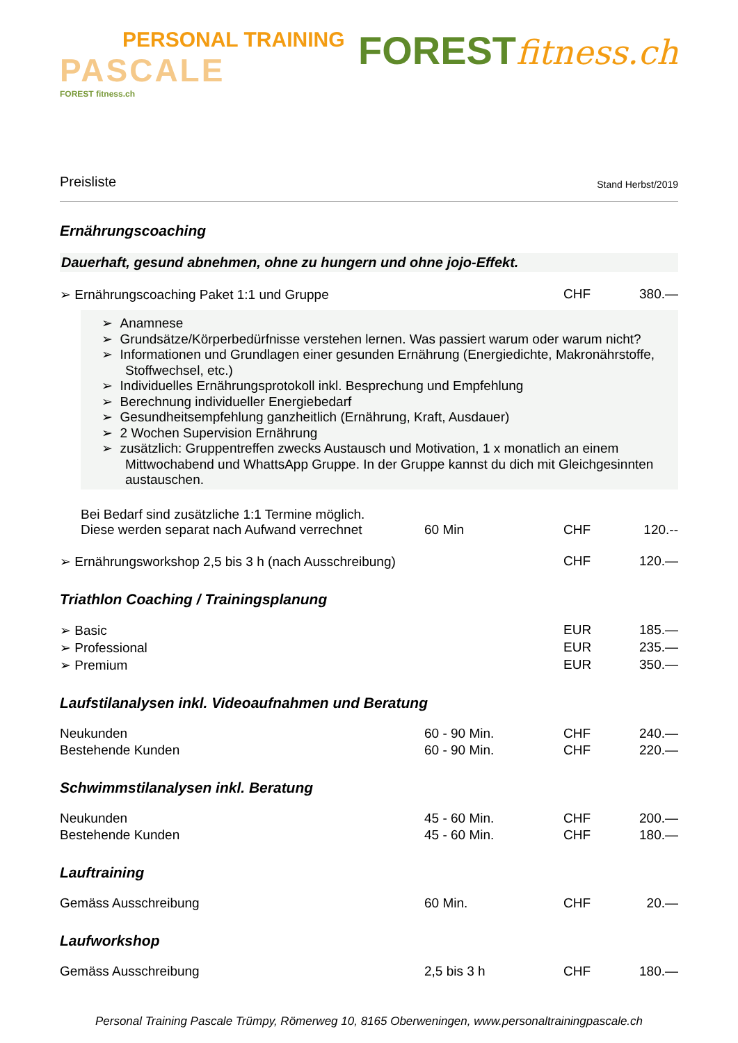PERSONAL TRAINING
PASCALE
FOREST fitness.ch
FORESTfitness.ch
Preisliste
Stand Herbst/2019
Ernährungscoaching
Dauerhaft, gesund abnehmen, ohne zu hungern und ohne jojo-Effekt.
| ➢ Ernährungscoaching Paket 1:1 und Gruppe | | CHF | 380.— |
➢ Anamnese
➢ Grundsätze/Körperbedürfnisse verstehen lernen. Was passiert warum oder warum nicht?
➢ Informationen und Grundlagen einer gesunden Ernährung (Energiedichte, Makronährstoffe, Stoffwechsel, etc.)
➢ Individuelles Ernährungsprotokoll inkl. Besprechung und Empfehlung
➢ Berechnung individueller Energiebedarf
➢ Gesundheitsempfehlung ganzheitlich (Ernährung, Kraft, Ausdauer)
➢ 2 Wochen Supervision Ernährung
➢ zusätzlich: Gruppentreffen zwecks Austausch und Motivation, 1 x monatlich an einem Mittwochabend und WhattsApp Gruppe. In der Gruppe kannst du dich mit Gleichgesinnten austauschen.
| Bei Bedarf sind zusätzliche 1:1 Termine möglich. Diese werden separat nach Aufwand verrechnet | 60 Min | CHF | 120.-- |
| ➢ Ernährungsworkshop 2,5 bis 3 h (nach Ausschreibung) | | CHF | 120.— |
Triathlon Coaching / Trainingsplanung
| ➢ Basic | | EUR | 185.— |
| ➢ Professional | | EUR | 235.— |
| ➢ Premium | | EUR | 350.— |
Laufstilanalysen inkl. Videoaufnahmen und Beratung
| Neukunden | 60 - 90 Min. | CHF | 240.— |
| Bestehende Kunden | 60 - 90 Min. | CHF | 220.— |
Schwimmstilanalysen inkl. Beratung
| Neukunden | 45 - 60 Min. | CHF | 200.— |
| Bestehende Kunden | 45 - 60 Min. | CHF | 180.— |
Lauftraining
| Gemäss Ausschreibung | 60 Min. | CHF | 20.— |
Laufworkshop
| Gemäss Ausschreibung | 2,5 bis 3 h | CHF | 180.— |
Personal Training Pascale Trümpy, Römerweg 10, 8165 Oberweningen, www.personaltrainingpascale.ch